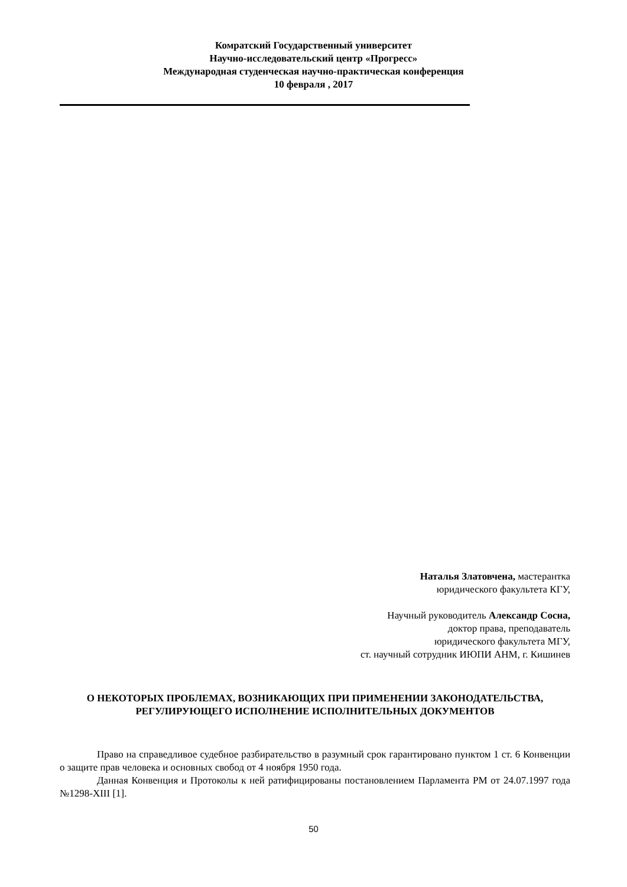Комратский Государственный университет
Научно-исследовательский центр «Прогресс»
Международная студенческая научно-практическая конференция
10 февраля , 2017
Наталья Златовчена, мастерантка
юридического факультета КГУ,
Научный руководитель Александр Сосна,
доктор права, преподаватель
юридического факультета МГУ,
ст. научный сотрудник ИЮПИ АНМ, г. Кишинев
О НЕКОТОРЫХ ПРОБЛЕМАХ, ВОЗНИКАЮЩИХ ПРИ ПРИМЕНЕНИИ ЗАКОНОДАТЕЛЬСТВА, РЕГУЛИРУЮЩЕГО ИСПОЛНЕНИЕ ИСПОЛНИТЕЛЬНЫХ ДОКУМЕНТОВ
Право на справедливое судебное разбирательство в разумный срок гарантировано пунктом 1 ст. 6 Конвенции о защите прав человека и основных свобод от 4 ноября 1950 года.
Данная Конвенция и Протоколы к ней ратифицированы постановлением Парламента РМ от 24.07.1997 года №1298-XIII [1].
50